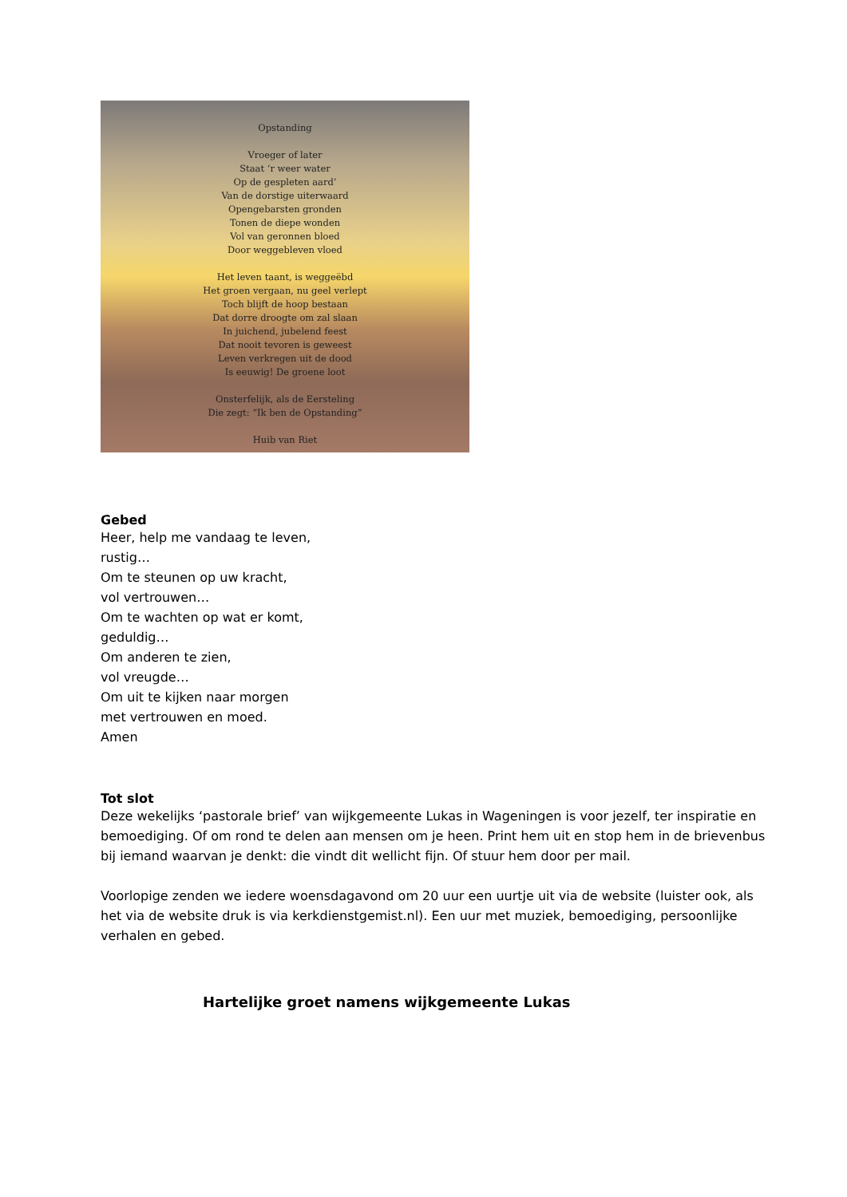Opstanding
Vroeger of later
Staat ‘r weer water
Op de gespleten aard’
Van de dorstige uiterwaard
Opengebarsten gronden
Tonen de diepe wonden
Vol van geronnen bloed
Door weggebleven vloed
Het leven taant, is weggeëbd
Het groen vergaan, nu geel verlept
Toch blijft de hoop bestaan
Dat dorre droogte om zal slaan
In juichend, jubelend feest
Dat nooit tevoren is geweest
Leven verkregen uit de dood
Is eeuwig! De groene loot
Onsterfelijk, als de Eersteling
Die zegt: “Ik ben de Opstanding”
Huib van Riet
Gebed
Heer, help me vandaag te leven,
rustig…
Om te steunen op uw kracht,
vol vertrouwen…
Om te wachten op wat er komt,
geduldig…
Om anderen te zien,
vol vreugde…
Om uit te kijken naar morgen
met vertrouwen en moed.
Amen
Tot slot
Deze wekelijks ‘pastorale brief’ van wijkgemeente Lukas in Wageningen is voor jezelf, ter inspiratie en bemoediging. Of om rond te delen aan mensen om je heen. Print hem uit en stop hem in de brievenbus bij iemand waarvan je denkt: die vindt dit wellicht fijn. Of stuur hem door per mail.
Voorlopige zenden we iedere woensdagavond om 20 uur een uurtje uit via de website (luister ook, als het via de website druk is via kerkdienstgemist.nl). Een uur met muziek, bemoediging, persoonlijke verhalen en gebed.
Hartelijke groet namens wijkgemeente Lukas